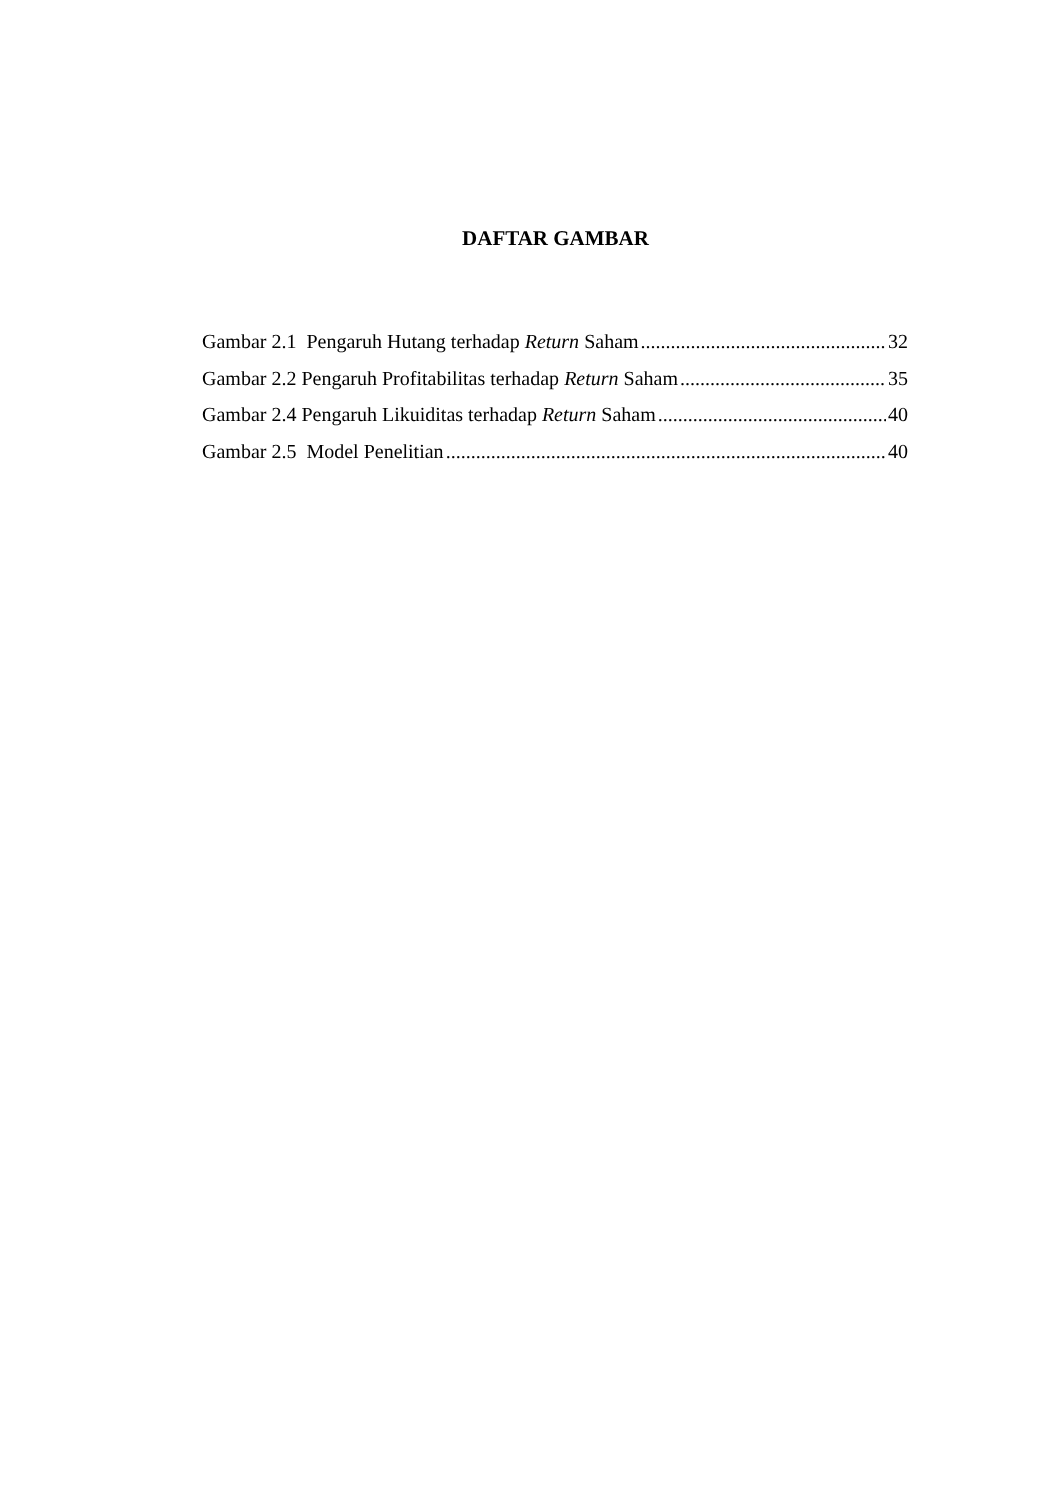DAFTAR GAMBAR
Gambar 2.1 Pengaruh Hutang terhadap Return Saham 32
Gambar 2.2 Pengaruh Profitabilitas terhadap Return Saham 35
Gambar 2.4 Pengaruh Likuiditas terhadap Return Saham 40
Gambar 2.5 Model Penelitian 40